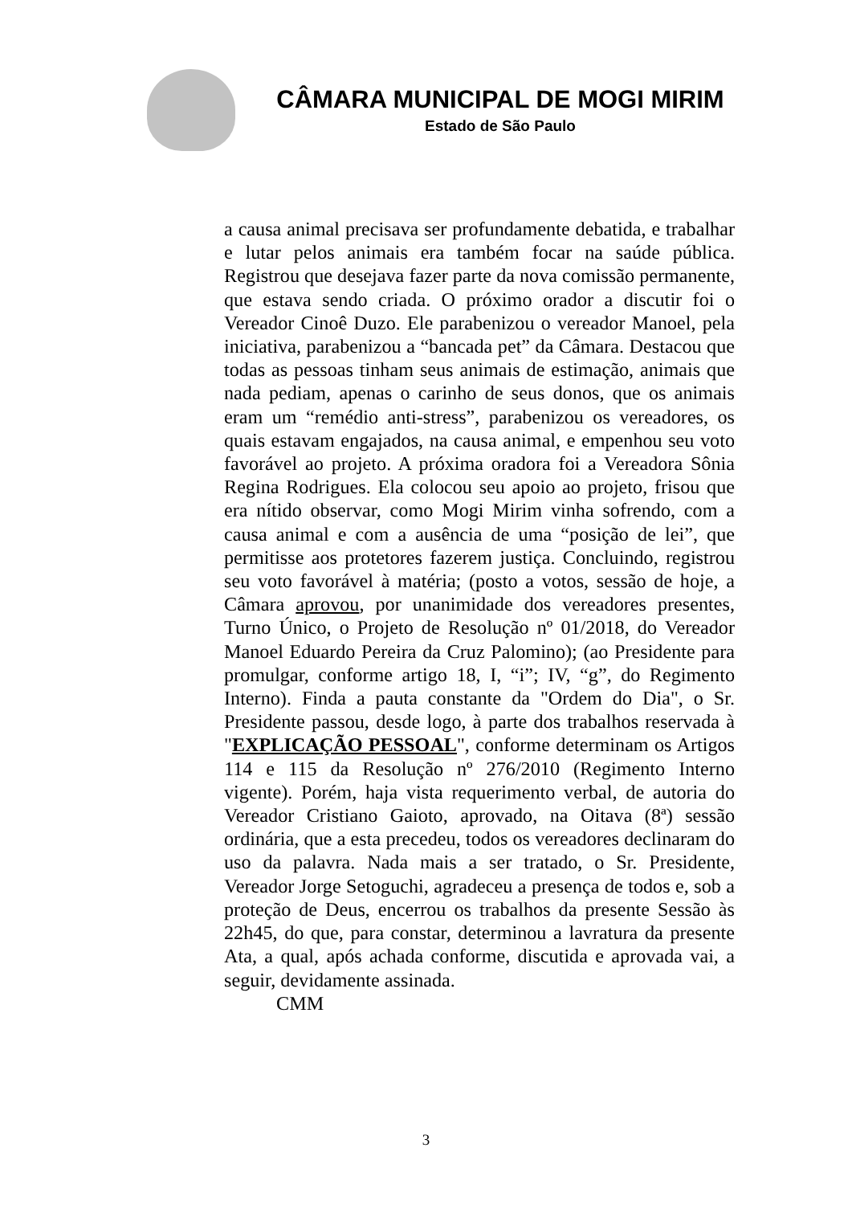CÂMARA MUNICIPAL DE MOGI MIRIM
Estado de São Paulo
a causa animal precisava ser profundamente debatida, e trabalhar e lutar pelos animais era também focar na saúde pública. Registrou que desejava fazer parte da nova comissão permanente, que estava sendo criada. O próximo orador a discutir foi o Vereador Cinoê Duzo. Ele parabenizou o vereador Manoel, pela iniciativa, parabenizou a “bancada pet” da Câmara. Destacou que todas as pessoas tinham seus animais de estimação, animais que nada pediam, apenas o carinho de seus donos, que os animais eram um “remédio anti-stress”, parabenizou os vereadores, os quais estavam engajados, na causa animal, e empenhou seu voto favorável ao projeto. A próxima oradora foi a Vereadora Sônia Regina Rodrigues. Ela colocou seu apoio ao projeto, frisou que era nítido observar, como Mogi Mirim vinha sofrendo, com a causa animal e com a ausência de uma “posição de lei”, que permitisse aos protetores fazerem justiça. Concluindo, registrou seu voto favorável à matéria; (posto a votos, sessão de hoje, a Câmara aprovou, por unanimidade dos vereadores presentes, Turno Único, o Projeto de Resolução nº 01/2018, do Vereador Manoel Eduardo Pereira da Cruz Palomino); (ao Presidente para promulgar, conforme artigo 18, I, “i”; IV, “g”, do Regimento Interno). Finda a pauta constante da "Ordem do Dia", o Sr. Presidente passou, desde logo, à parte dos trabalhos reservada à "EXPLICAÇÃO PESSOAL", conforme determinam os Artigos 114 e 115 da Resolução nº 276/2010 (Regimento Interno vigente). Porém, haja vista requerimento verbal, de autoria do Vereador Cristiano Gaioto, aprovado, na Oitava (8ª) sessão ordinária, que a esta precedeu, todos os vereadores declinaram do uso da palavra. Nada mais a ser tratado, o Sr. Presidente, Vereador Jorge Setoguchi, agradeceu a presença de todos e, sob a proteção de Deus, encerrou os trabalhos da presente Sessão às 22h45, do que, para constar, determinou a lavratura da presente Ata, a qual, após achada conforme, discutida e aprovada vai, a seguir, devidamente assinada.
CMM
3